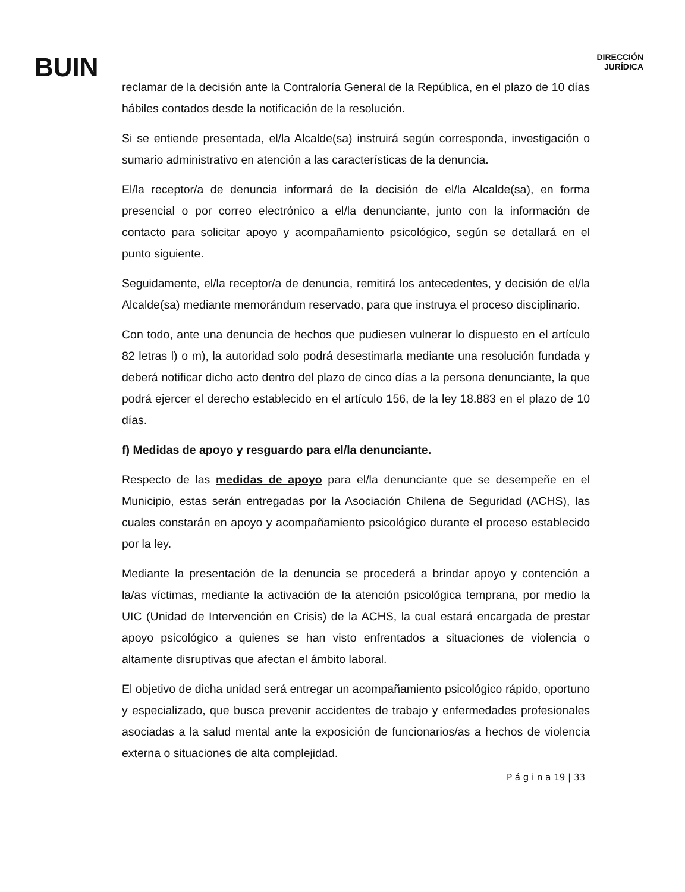BUIN
DIRECCIÓN
JURÍDICA
reclamar de la decisión ante la Contraloría General de la República, en el plazo de 10 días hábiles contados desde la notificación de la resolución.
Si se entiende presentada, el/la Alcalde(sa) instruirá según corresponda, investigación o sumario administrativo en atención a las características de la denuncia.
El/la receptor/a de denuncia informará de la decisión de el/la Alcalde(sa), en forma presencial o por correo electrónico a el/la denunciante, junto con la información de contacto para solicitar apoyo y acompañamiento psicológico, según se detallará en el punto siguiente.
Seguidamente, el/la receptor/a de denuncia, remitirá los antecedentes, y decisión de el/la Alcalde(sa) mediante memorándum reservado, para que instruya el proceso disciplinario.
Con todo, ante una denuncia de hechos que pudiesen vulnerar lo dispuesto en el artículo 82 letras l) o m), la autoridad solo podrá desestimarla mediante una resolución fundada y deberá notificar dicho acto dentro del plazo de cinco días a la persona denunciante, la que podrá ejercer el derecho establecido en el artículo 156, de la ley 18.883 en el plazo de 10 días.
f) Medidas de apoyo y resguardo para el/la denunciante.
Respecto de las medidas de apoyo para el/la denunciante que se desempeñe en el Municipio, estas serán entregadas por la Asociación Chilena de Seguridad (ACHS), las cuales constarán en apoyo y acompañamiento psicológico durante el proceso establecido por la ley.
Mediante la presentación de la denuncia se procederá a brindar apoyo y contención a la/as víctimas, mediante la activación de la atención psicológica temprana, por medio la UIC (Unidad de Intervención en Crisis) de la ACHS, la cual estará encargada de prestar apoyo psicológico a quienes se han visto enfrentados a situaciones de violencia o altamente disruptivas que afectan el ámbito laboral.
El objetivo de dicha unidad será entregar un acompañamiento psicológico rápido, oportuno y especializado, que busca prevenir accidentes de trabajo y enfermedades profesionales asociadas a la salud mental ante la exposición de funcionarios/as a hechos de violencia externa o situaciones de alta complejidad.
P á g i n a 19 | 33